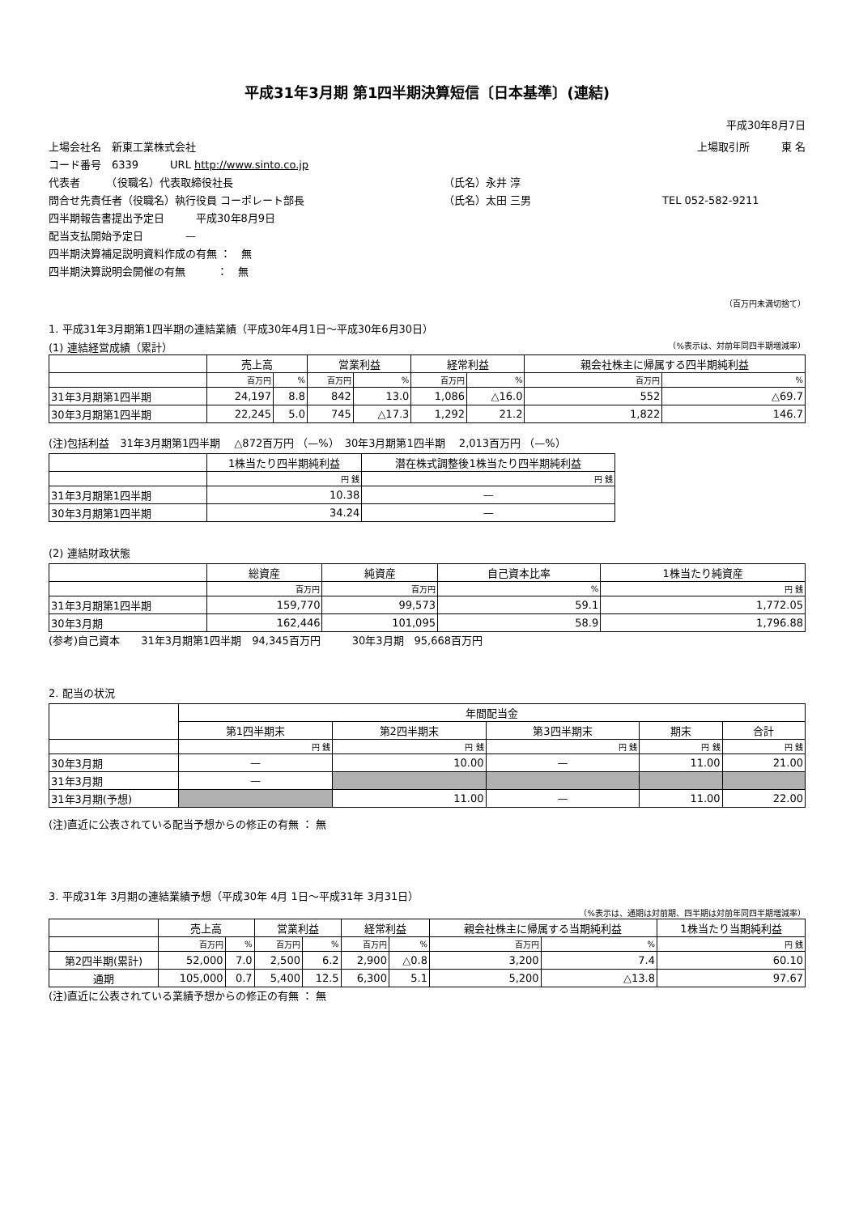平成31年3月期 第1四半期決算短信〔日本基準〕(連結)
平成30年8月7日
上場会社名　新東工業株式会社 上場取引所　　　東 名
コード番号　6339　　　URL http://www.sinto.co.jp
代表者　　　（役職名）代表取締役社長 （氏名）永井 淳
問合せ先責任者（役職名）執行役員 コーポレート部長 （氏名）太田 三男 TEL 052-582-9211
四半期報告書提出予定日　　　平成30年8月9日
配当支払開始予定日　　　　—
四半期決算補足説明資料作成の有無 ：　無
四半期決算説明会開催の有無　　　：　無
（百万円未満切捨て）
1. 平成31年3月期第1四半期の連結業績（平成30年4月1日～平成30年6月30日）
(1) 連結経営成績（累計） （%表示は、対前年同四半期増減率）
| | 売上高 | | 営業利益 | | 経常利益 | | 親会社株主に帰属する四半期純利益 | |
| --- | --- | --- | --- | --- | --- | --- | --- | --- |
| | 百万円 | % | 百万円 | % | 百万円 | % | 百万円 | % |
| 31年3月期第1四半期 | 24,197 | 8.8 | 842 | 13.0 | 1,086 | △16.0 | 552 | △69.7 |
| 30年3月期第1四半期 | 22,245 | 5.0 | 745 | △17.3 | 1,292 | 21.2 | 1,822 | 146.7 |
(注)包括利益　31年3月期第1四半期　 △872百万円 （—%）　30年3月期第1四半期　 2,013百万円 （—%）
| | 1株当たり四半期純利益 | 潜在株式調整後1株当たり四半期純利益 |
| --- | --- | --- |
| | 円 銭 | 円 銭 |
| 31年3月期第1四半期 | 10.38 | — |
| 30年3月期第1四半期 | 34.24 | — |
(2) 連結財政状態
| | 総資産 | 純資産 | 自己資本比率 | 1株当たり純資産 |
| --- | --- | --- | --- | --- |
| | 百万円 | 百万円 | % | 円 銭 |
| 31年3月期第1四半期 | 159,770 | 99,573 | 59.1 | 1,772.05 |
| 30年3月期 | 162,446 | 101,095 | 58.9 | 1,796.88 |
(参考)自己資本　　31年3月期第1四半期　94,345百万円　　　30年3月期　95,668百万円
2. 配当の状況
| | 年間配当金 | | | | |
| --- | --- | --- | --- | --- | --- |
| | 第1四半期末 | 第2四半期末 | 第3四半期末 | 期末 | 合計 |
| | 円 銭 | 円 銭 | 円 銭 | 円 銭 | 円 銭 |
| 30年3月期 | — | 10.00 | — | 11.00 | 21.00 |
| 31年3月期 | — | | | | |
| 31年3月期(予想) | | 11.00 | — | 11.00 | 22.00 |
(注)直近に公表されている配当予想からの修正の有無 ： 無
3. 平成31年 3月期の連結業績予想（平成30年 4月 1日～平成31年 3月31日）
（%表示は、通期は対前期、四半期は対前年同四半期増減率）
| | 売上高 | | 営業利益 | | 経常利益 | | 親会社株主に帰属する当期純利益 | | 1株当たり当期純利益 |
| --- | --- | --- | --- | --- | --- | --- | --- | --- | --- |
| | 百万円 | % | 百万円 | % | 百万円 | % | 百万円 | % | 円 銭 |
| 第2四半期(累計) | 52,000 | 7.0 | 2,500 | 6.2 | 2,900 | △0.8 | 3,200 | 7.4 | 60.10 |
| 通期 | 105,000 | 0.7 | 5,400 | 12.5 | 6,300 | 5.1 | 5,200 | △13.8 | 97.67 |
(注)直近に公表されている業績予想からの修正の有無 ： 無